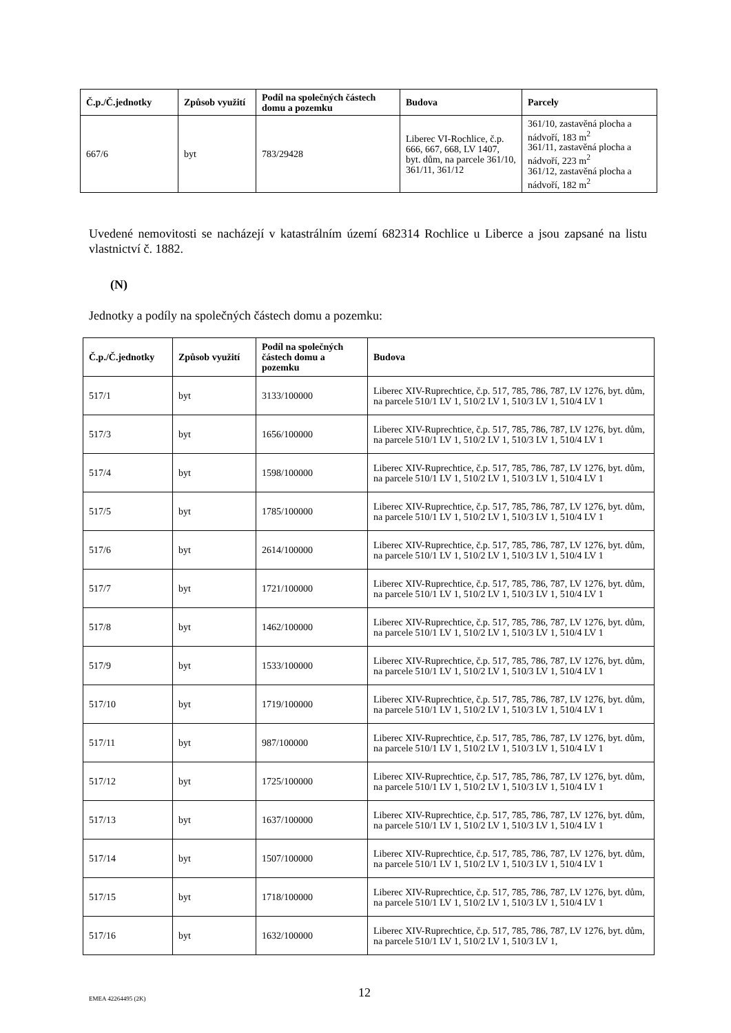| Č.p./Č.jednotky | Způsob využití | Podíl na společných částech domu a pozemku | Budova | Parcely |
| --- | --- | --- | --- | --- |
| 667/6 | byt | 783/29428 | Liberec VI-Rochlice, č.p. 666, 667, 668, LV 1407, byt. dům, na parcele 361/10, 361/11, 361/12 | 361/10, zastavěná plocha a nádvoří, 183 m<sup>2</sup> 361/11, zastavěná plocha a nádvoří, 223 m<sup>2</sup> 361/12, zastavěná plocha a nádvoří, 182 m<sup>2</sup> |
Uvedené nemovitosti se nacházejí v katastrálním území 682314 Rochlice u Liberce a jsou zapsané na listu vlastnictví č. 1882.
(N)
Jednotky a podíly na společných částech domu a pozemku:
| Č.p./Č.jednotky | Způsob využití | Podíl na společných částech domu a pozemku | Budova |
| --- | --- | --- | --- |
| 517/1 | byt | 3133/100000 | Liberec XIV-Ruprechtice, č.p. 517, 785, 786, 787, LV 1276, byt. dům, na parcele 510/1 LV 1, 510/2 LV 1, 510/3 LV 1, 510/4 LV 1 |
| 517/3 | byt | 1656/100000 | Liberec XIV-Ruprechtice, č.p. 517, 785, 786, 787, LV 1276, byt. dům, na parcele 510/1 LV 1, 510/2 LV 1, 510/3 LV 1, 510/4 LV 1 |
| 517/4 | byt | 1598/100000 | Liberec XIV-Ruprechtice, č.p. 517, 785, 786, 787, LV 1276, byt. dům, na parcele 510/1 LV 1, 510/2 LV 1, 510/3 LV 1, 510/4 LV 1 |
| 517/5 | byt | 1785/100000 | Liberec XIV-Ruprechtice, č.p. 517, 785, 786, 787, LV 1276, byt. dům, na parcele 510/1 LV 1, 510/2 LV 1, 510/3 LV 1, 510/4 LV 1 |
| 517/6 | byt | 2614/100000 | Liberec XIV-Ruprechtice, č.p. 517, 785, 786, 787, LV 1276, byt. dům, na parcele 510/1 LV 1, 510/2 LV 1, 510/3 LV 1, 510/4 LV 1 |
| 517/7 | byt | 1721/100000 | Liberec XIV-Ruprechtice, č.p. 517, 785, 786, 787, LV 1276, byt. dům, na parcele 510/1 LV 1, 510/2 LV 1, 510/3 LV 1, 510/4 LV 1 |
| 517/8 | byt | 1462/100000 | Liberec XIV-Ruprechtice, č.p. 517, 785, 786, 787, LV 1276, byt. dům, na parcele 510/1 LV 1, 510/2 LV 1, 510/3 LV 1, 510/4 LV 1 |
| 517/9 | byt | 1533/100000 | Liberec XIV-Ruprechtice, č.p. 517, 785, 786, 787, LV 1276, byt. dům, na parcele 510/1 LV 1, 510/2 LV 1, 510/3 LV 1, 510/4 LV 1 |
| 517/10 | byt | 1719/100000 | Liberec XIV-Ruprechtice, č.p. 517, 785, 786, 787, LV 1276, byt. dům, na parcele 510/1 LV 1, 510/2 LV 1, 510/3 LV 1, 510/4 LV 1 |
| 517/11 | byt | 987/100000 | Liberec XIV-Ruprechtice, č.p. 517, 785, 786, 787, LV 1276, byt. dům, na parcele 510/1 LV 1, 510/2 LV 1, 510/3 LV 1, 510/4 LV 1 |
| 517/12 | byt | 1725/100000 | Liberec XIV-Ruprechtice, č.p. 517, 785, 786, 787, LV 1276, byt. dům, na parcele 510/1 LV 1, 510/2 LV 1, 510/3 LV 1, 510/4 LV 1 |
| 517/13 | byt | 1637/100000 | Liberec XIV-Ruprechtice, č.p. 517, 785, 786, 787, LV 1276, byt. dům, na parcele 510/1 LV 1, 510/2 LV 1, 510/3 LV 1, 510/4 LV 1 |
| 517/14 | byt | 1507/100000 | Liberec XIV-Ruprechtice, č.p. 517, 785, 786, 787, LV 1276, byt. dům, na parcele 510/1 LV 1, 510/2 LV 1, 510/3 LV 1, 510/4 LV 1 |
| 517/15 | byt | 1718/100000 | Liberec XIV-Ruprechtice, č.p. 517, 785, 786, 787, LV 1276, byt. dům, na parcele 510/1 LV 1, 510/2 LV 1, 510/3 LV 1, 510/4 LV 1 |
| 517/16 | byt | 1632/100000 | Liberec XIV-Ruprechtice, č.p. 517, 785, 786, 787, LV 1276, byt. dům, na parcele 510/1 LV 1, 510/2 LV 1, 510/3 LV 1, |
EMEA 42264495 (2K) 12